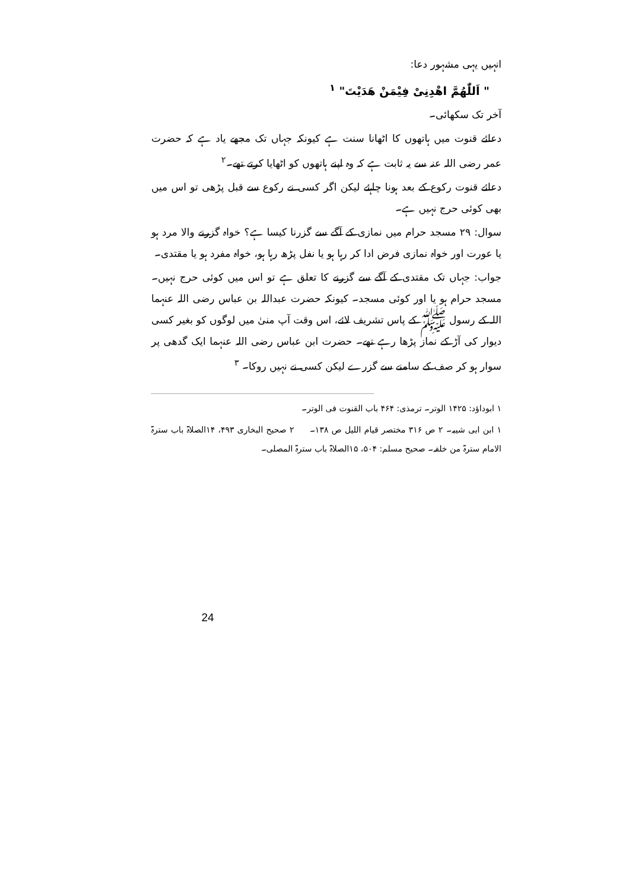انہیں یہی مشہور دعا:
" اَللّٰھُمَّ اھْدِنِیْ فِیْمَنْ ھَدَیْتَ" <sup>۱</sup>
آخر تک سکھائی۔
دعائے قنوت میں ہاتھوں کا اٹھانا سنت ہے کیونکہ جہاں تک مجھے یاد ہے کہ حضرت عمر رضی اللہ عنہ سے یہ ثابت ہے کہ وہ اپنے ہاتھوں کو اٹھایا کرتے تھے۔<sup>۲</sup>
دعائے قنوت رکوع کے بعد ہونا چاہئے لیکن اگر کسی نے رکوع سے قبل پڑھی تو اس میں بھی کوئی حرج نہیں ہے۔
سوال: ۲۹ مسجد حرام میں نمازی کے آگے سے گزرنا کیسا ہے؟ خواہ گزرنے والا مرد ہو یا عورت اور خواہ نمازی فرض ادا کر رہا ہو یا نفل پڑھ رہا ہو، خواہ مفرد ہو یا مقتدی۔
جواب: جہاں تک مقتدی کے آگے سے گزرنے کا تعلق ہے تو اس میں کوئی حرج نہیں۔ مسجد حرام ہو یا اور کوئی مسجد۔ کیونکہ حضرت عبداللہ بن عباس رضی اللہ عنہما اللہ کے رسول ﷺ کے پاس تشریف لائے، اس وقت آپ منیٰ میں لوگوں کو بغیر کسی دیوار کی آڑ کے نماز پڑھا رہے تھے۔ حضرت ابن عباس رضی اللہ عنہما ایک گدھی پر سوار ہو کر صف کے سامنے سے گزرے لیکن کسی نے نہیں روکا۔ <sup>۳</sup>
۱ ابوداؤد: ۱۴۲۵ الوتر۔ ترمذی: ۴۶۴ باب القنوت فی الوتر۔
۱ ابن ابی شیبہ۔ ۲ ص ۳۱۶ مختصر قیام اللیل ص ۱۳۸۔ ۲ صحیح البخاری ۴۹۳، ۱۴الصلاۃ باب سترۃ الامام سترۃ من خلفہ۔ صحیح مسلم: ۵۰۴، ۱۵الصلاۃ باب سترۃ المصلی۔
24